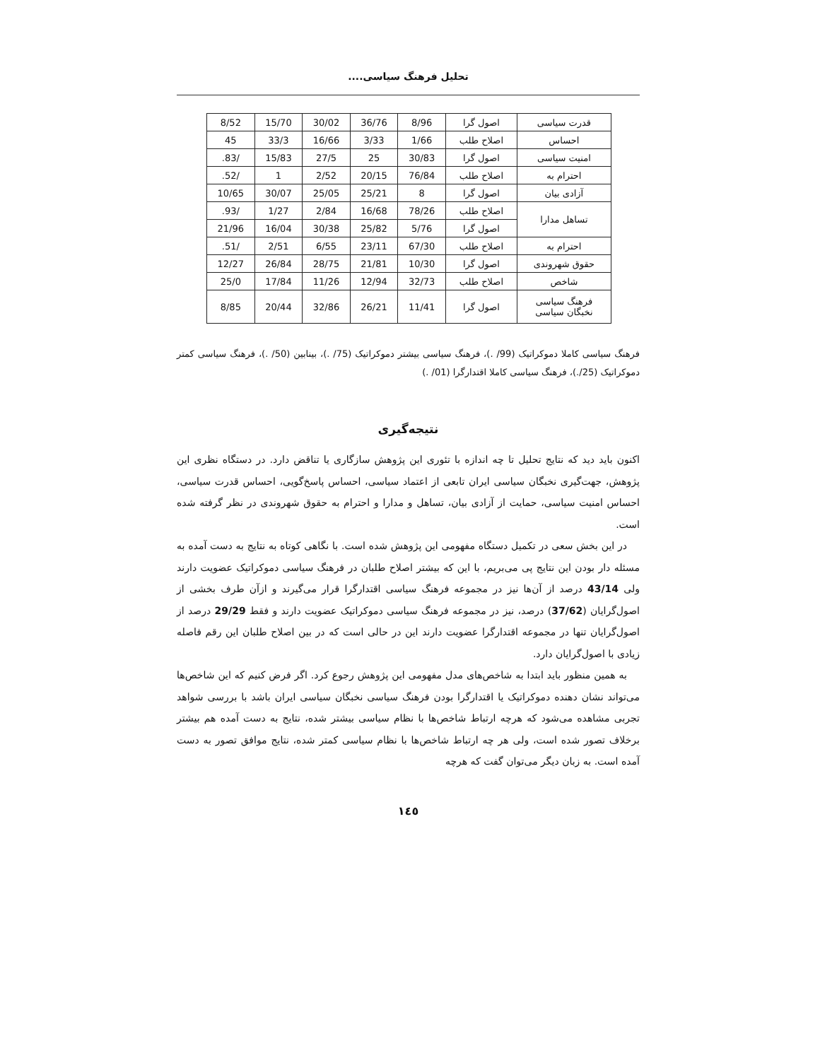تحلیل فرهنگ سیاسی....
| قدرت سیاسی | اصول گرا | 8/96 | 36/76 | 30/02 | 15/70 | 8/52 |
| احساس | اصلاح طلب | 1/66 | 3/33 | 16/66 | 33/3 | 45 |
| امنیت سیاسی | اصول گرا | 30/83 | 25 | 27/5 | 15/83 | /83. |
| احترام به | اصلاح طلب | 76/84 | 20/15 | 2/52 | 1 | /52. |
| آزادی بیان | اصول گرا | 8 | 25/21 | 25/05 | 30/07 | 10/65 |
| تساهل مدارا | اصلاح طلب | 78/26 | 16/68 | 2/84 | 1/27 | /93. |
| | اصول گرا | 5/76 | 25/82 | 30/38 | 16/04 | 21/96 |
| احترام به | اصلاح طلب | 67/30 | 23/11 | 6/55 | 2/51 | /51. |
| حقوق شهروندی | اصول گرا | 10/30 | 21/81 | 28/75 | 26/84 | 12/27 |
| شاخص | اصلاح طلب | 32/73 | 12/94 | 11/26 | 17/84 | 25/0 |
| فرهنگ سیاسی نخبگان سیاسی | اصول گرا | 11/41 | 26/21 | 32/86 | 20/44 | 8/85 |
فرهنگ سیاسی کاملا دموکراتیک (99/ .)، فرهنگ سیاسی بیشتر دموکراتیک (75/ .)، بینابین (50/ .)، فرهنگ سیاسی کمتر دموکراتیک (25/.)، فرهنگ سیاسی کاملا اقتدارگرا (01/ .)
نتیجه‌گیری
اکنون باید دید که نتایج تحلیل تا چه اندازه با تئوری این پژوهش سازگاری یا تناقض دارد. در دستگاه نظری این پژوهش، جهت‌گیری نخبگان سیاسی ایران تابعی از اعتماد سیاسی، احساس پاسخ‌گویی، احساس قدرت سیاسی، احساس امنیت سیاسی، حمایت از آزادی بیان، تساهل و مدارا و احترام به حقوق شهروندی در نظر گرفته شده است.
در این بخش سعی در تکمیل دستگاه مفهومی این پژوهش شده است. با نگاهی کوتاه به نتایج به دست آمده به مسئله دار بودن این نتایج پی می‌بریم، با این که بیشتر اصلاح طلبان در فرهنگ سیاسی دموکراتیک عضویت دارند ولی 43/14 درصد از آن‌ها نیز در مجموعه فرهنگ سیاسی اقتدارگرا قرار می‌گیرند و ازآن طرف بخشی از اصول‌گرایان (37/62) درصد، نیز در مجموعه فرهنگ سیاسی دموکراتیک عضویت دارند و فقط 29/29 درصد از اصول‌گرایان تنها در مجموعه اقتدارگرا عضویت دارند این در حالی است که در بین اصلاح طلبان این رقم فاصله زیادی با اصول‌گرایان دارد.
به همین منظور باید ابتدا به شاخص‌های مدل مفهومی این پژوهش رجوع کرد. اگر فرض کنیم که این شاخص‌ها می‌تواند نشان دهنده دموکراتیک یا اقتدارگرا بودن فرهنگ سیاسی نخبگان سیاسی ایران باشد با بررسی شواهد تجربی مشاهده می‌شود که هرچه ارتباط شاخص‌ها با نظام سیاسی بیشتر شده، نتایج به دست آمده هم بیشتر برخلاف تصور شده است، ولی هر چه ارتباط شاخص‌ها با نظام سیاسی کمتر شده، نتایج موافق تصور به دست آمده است. به زبان دیگر می‌توان گفت که هرچه
١٤٥